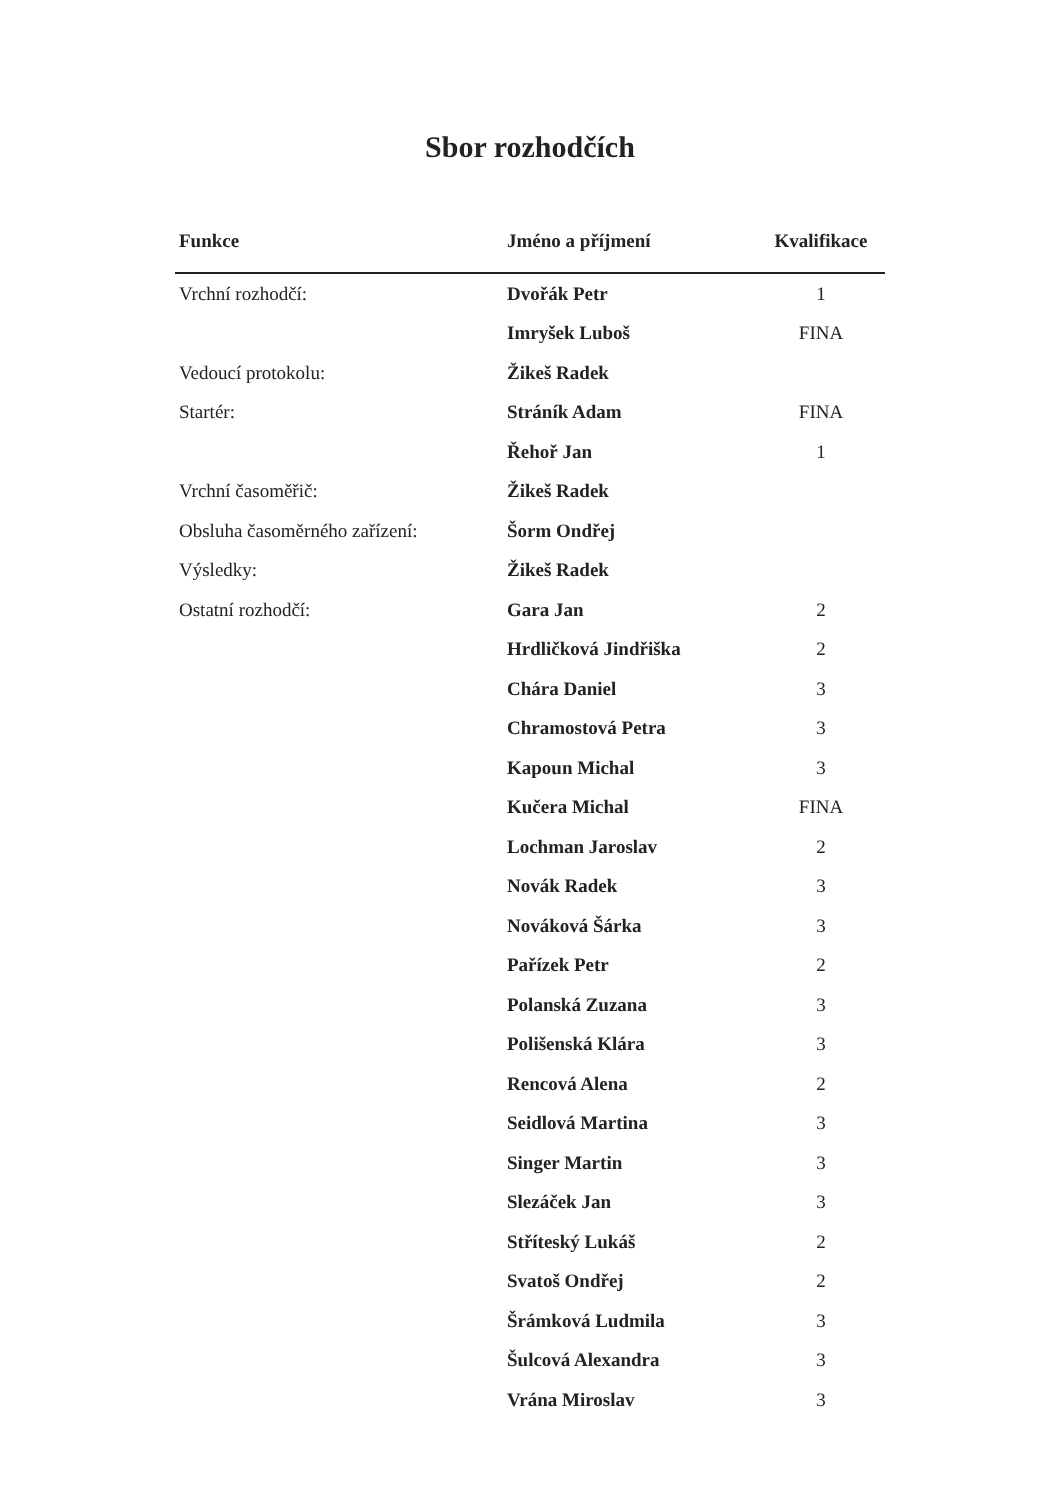Sbor rozhodčích
| Funkce | Jméno a příjmení | Kvalifikace |
| --- | --- | --- |
| Vrchní rozhodčí: | Dvořák Petr | 1 |
| | Imryšek Luboš | FINA |
| Vedoucí protokolu: | Žikeš Radek | |
| Startér: | Stráník Adam | FINA |
| | Řehoř Jan | 1 |
| Vrchní časoměřič: | Žikeš Radek | |
| Obsluha časoměrného zařízení: | Šorm Ondřej | |
| Výsledky: | Žikeš Radek | |
| Ostatní rozhodčí: | Gara Jan | 2 |
| | Hrdličková Jindřiška | 2 |
| | Chára Daniel | 3 |
| | Chramostová Petra | 3 |
| | Kapoun Michal | 3 |
| | Kučera Michal | FINA |
| | Lochman Jaroslav | 2 |
| | Novák Radek | 3 |
| | Nováková Šárka | 3 |
| | Pařízek Petr | 2 |
| | Polanská Zuzana | 3 |
| | Polišenská Klára | 3 |
| | Rencová Alena | 2 |
| | Seidlová Martina | 3 |
| | Singer Martin | 3 |
| | Slezáček Jan | 3 |
| | Stříteský Lukáš | 2 |
| | Svatoš Ondřej | 2 |
| | Šrámková Ludmila | 3 |
| | Šulcová Alexandra | 3 |
| | Vrána Miroslav | 3 |